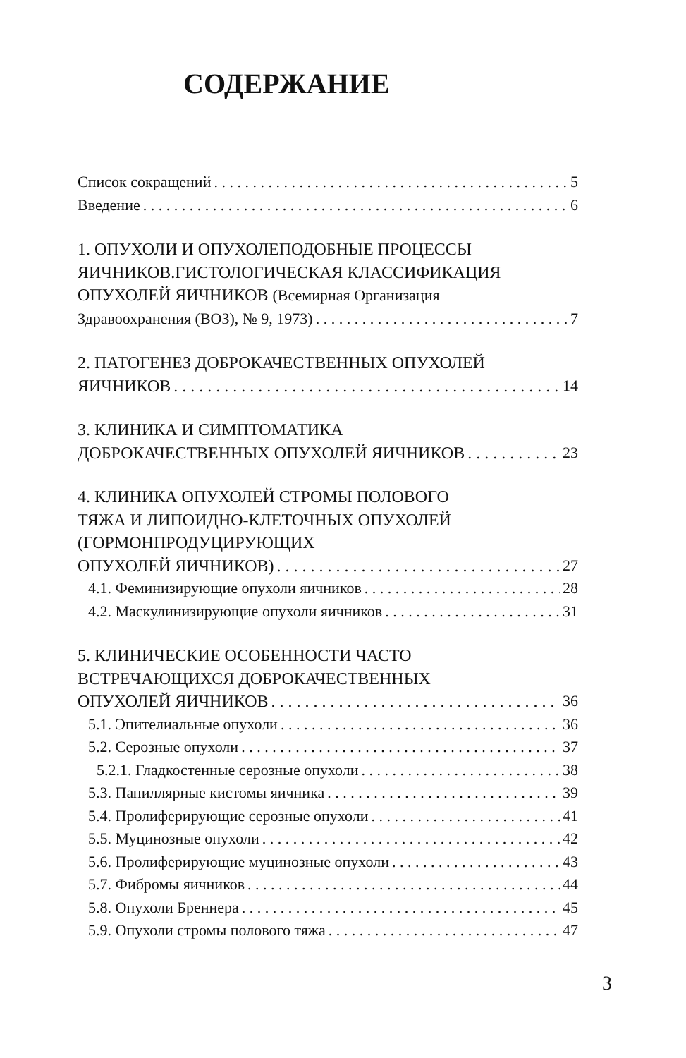СОДЕРЖАНИЕ
Список сокращений 5
Введение 6
1. ОПУХОЛИ И ОПУХОЛЕПОДОБНЫЕ ПРОЦЕССЫ
ЯИЧНИКОВ.ГИСТОЛОГИЧЕСКАЯ КЛАССИФИКАЦИЯ
ОПУХОЛЕЙ ЯИЧНИКОВ (Всемирная Организация
Здравоохранения (ВОЗ), № 9, 1973) 7
2. ПАТОГЕНЕЗ ДОБРОКАЧЕСТВЕННЫХ ОПУХОЛЕЙ
ЯИЧНИКОВ 14
3. КЛИНИКА И СИМПТОМАТИКА
ДОБРОКАЧЕСТВЕННЫХ ОПУХОЛЕЙ ЯИЧНИКОВ 23
4. КЛИНИКА ОПУХОЛЕЙ СТРОМЫ ПОЛОВОГО
ТЯЖА И ЛИПОИДНО-КЛЕТОЧНЫХ ОПУХОЛЕЙ
(ГОРМОНПРОДУЦИРУЮЩИХ
ОПУХОЛЕЙ ЯИЧНИКОВ) 27
4.1. Феминизирующие опухоли яичников 28
4.2. Маскулинизирующие опухоли яичников 31
5. КЛИНИЧЕСКИЕ ОСОБЕННОСТИ ЧАСТО
ВСТРЕЧАЮЩИХСЯ ДОБРОКАЧЕСТВЕННЫХ
ОПУХОЛЕЙ ЯИЧНИКОВ 36
5.1. Эпителиальные опухоли 36
5.2. Серозные опухоли 37
5.2.1. Гладкостенные серозные опухоли 38
5.3. Папиллярные кистомы яичника 39
5.4. Пролиферирующие серозные опухоли 41
5.5. Муцинозные опухоли 42
5.6. Пролиферирующие муцинозные опухоли 43
5.7. Фибромы яичников 44
5.8. Опухоли Бреннера 45
5.9. Опухоли стромы полового тяжа 47
3